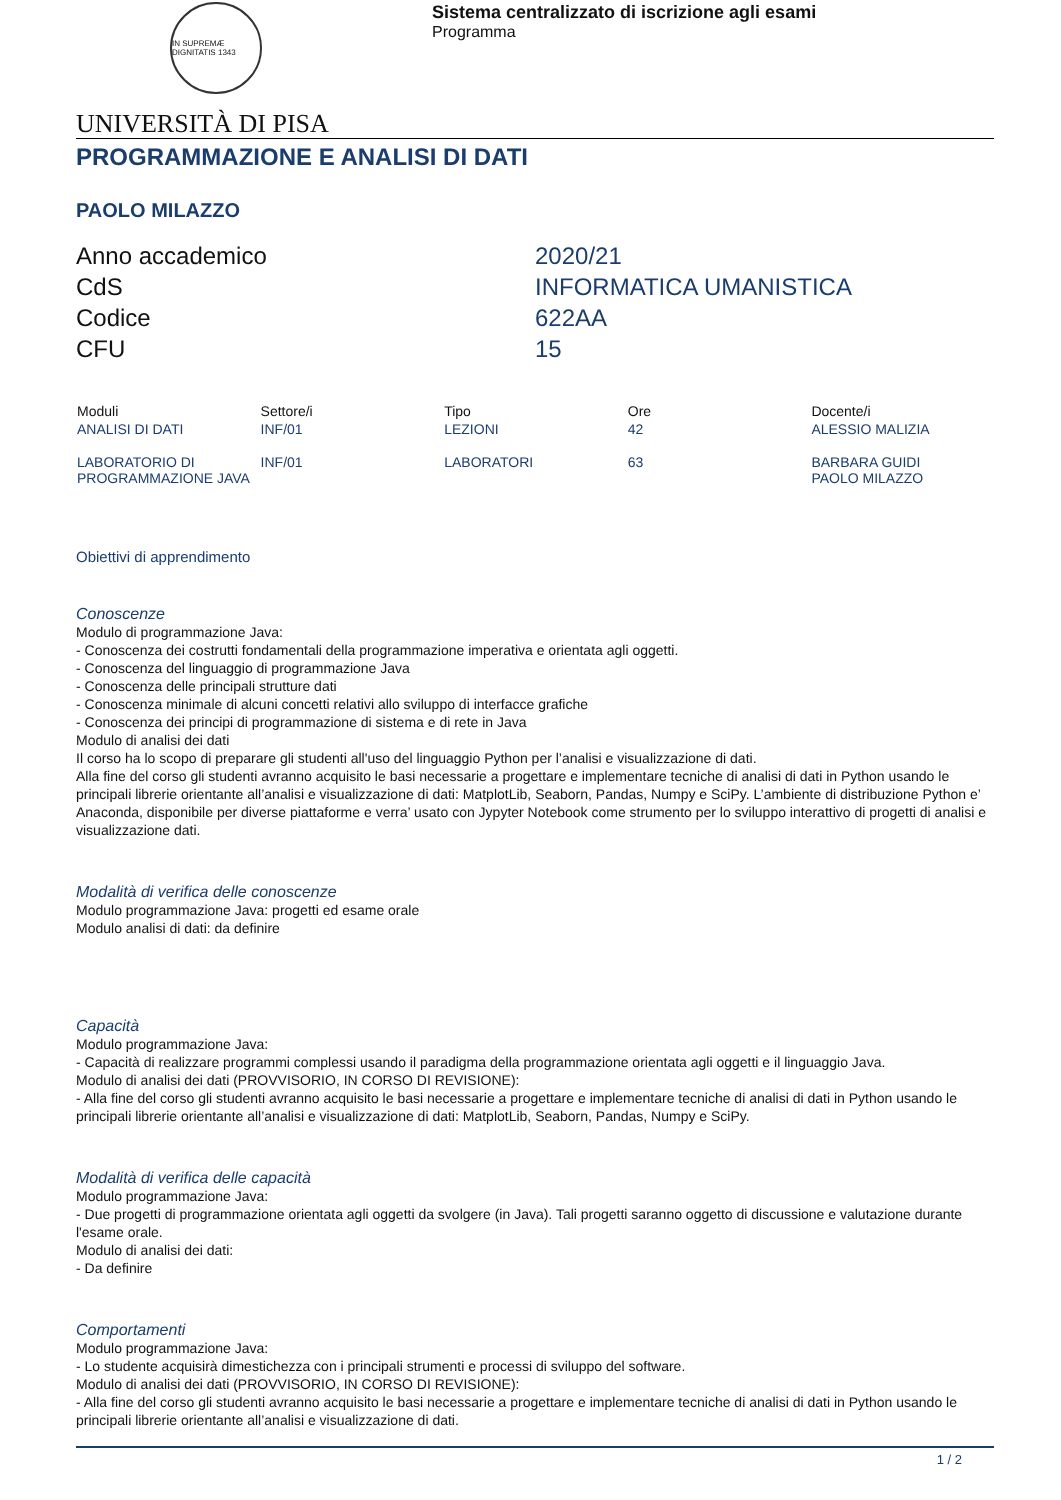IN SUPREMÆ DIGNITATIS 1343
Sistema centralizzato di iscrizione agli esami
Programma
UNIVERSITÀ DI PISA
PROGRAMMAZIONE E ANALISI DI DATI
PAOLO MILAZZO
| Anno accademico | 2020/21 |
| CdS | INFORMATICA UMANISTICA |
| Codice | 622AA |
| CFU | 15 |
| Moduli | Settore/i | Tipo | Ore | Docente/i |
| --- | --- | --- | --- | --- |
| ANALISI DI DATI | INF/01 | LEZIONI | 42 | ALESSIO MALIZIA |
| LABORATORIO DI PROGRAMMAZIONE JAVA | INF/01 | LABORATORI | 63 | BARBARA GUIDI PAOLO MILAZZO |
Obiettivi di apprendimento
Conoscenze
Modulo di programmazione Java:
- Conoscenza dei costrutti fondamentali della programmazione imperativa e orientata agli oggetti.
- Conoscenza del linguaggio di programmazione Java
- Conoscenza delle principali strutture dati
- Conoscenza minimale di alcuni concetti relativi allo sviluppo di interfacce grafiche
- Conoscenza dei principi di programmazione di sistema e di rete in Java
Modulo di analisi dei dati
Il corso ha lo scopo di preparare gli studenti all'uso del linguaggio Python per l’analisi e visualizzazione di dati.
Alla fine del corso gli studenti avranno acquisito le basi necessarie a progettare e implementare tecniche di analisi di dati in Python usando le principali librerie orientante all’analisi e visualizzazione di dati: MatplotLib, Seaborn, Pandas, Numpy e SciPy. L’ambiente di distribuzione Python e’ Anaconda, disponibile per diverse piattaforme e verra’ usato con Jypyter Notebook come strumento per lo sviluppo interattivo di progetti di analisi e visualizzazione dati.
Modalità di verifica delle conoscenze
Modulo programmazione Java: progetti ed esame orale
Modulo analisi di dati: da definire
Capacità
Modulo programmazione Java:
- Capacità di realizzare programmi complessi usando il paradigma della programmazione orientata agli oggetti e il linguaggio Java.
Modulo di analisi dei dati (PROVVISORIO, IN CORSO DI REVISIONE):
- Alla fine del corso gli studenti avranno acquisito le basi necessarie a progettare e implementare tecniche di analisi di dati in Python usando le principali librerie orientante all’analisi e visualizzazione di dati: MatplotLib, Seaborn, Pandas, Numpy e SciPy.
Modalità di verifica delle capacità
Modulo programmazione Java:
- Due progetti di programmazione orientata agli oggetti da svolgere (in Java). Tali progetti saranno oggetto di discussione e valutazione durante l'esame orale.
Modulo di analisi dei dati:
- Da definire
Comportamenti
Modulo programmazione Java:
- Lo studente acquisirà dimestichezza con i principali strumenti e processi di sviluppo del software.
Modulo di analisi dei dati (PROVVISORIO, IN CORSO DI REVISIONE):
- Alla fine del corso gli studenti avranno acquisito le basi necessarie a progettare e implementare tecniche di analisi di dati in Python usando le principali librerie orientante all’analisi e visualizzazione di dati.
1 / 2